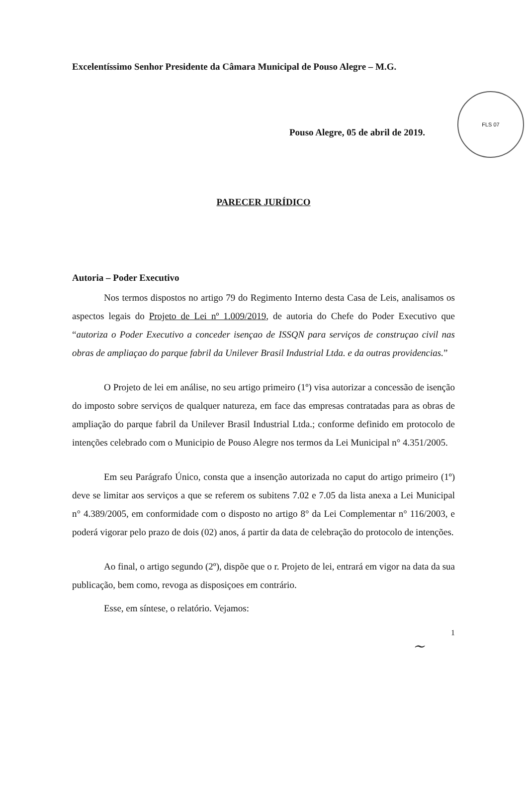FLS 07
Excelentíssimo Senhor Presidente da Câmara Municipal de Pouso Alegre – M.G.
Pouso Alegre, 05 de abril de 2019.
PARECER JURÍDICO
Autoria – Poder Executivo
Nos termos dispostos no artigo 79 do Regimento Interno desta Casa de Leis, analisamos os aspectos legais do Projeto de Lei nº 1.009/2019, de autoria do Chefe do Poder Executivo que “autoriza o Poder Executivo a conceder isençao de ISSQN para serviços de construçao civil nas obras de ampliaçao do parque fabril da Unilever Brasil Industrial Ltda. e da outras providencias.”
O Projeto de lei em análise, no seu artigo primeiro (1º) visa autorizar a concessão de isenção do imposto sobre serviços de qualquer natureza, em face das empresas contratadas para as obras de ampliação do parque fabril da Unilever Brasil Industrial Ltda.; conforme definido em protocolo de intenções celebrado com o Municipio de Pouso Alegre nos termos da Lei Municipal n° 4.351/2005.
Em seu Parágrafo Único, consta que a insenção autorizada no caput do artigo primeiro (1º) deve se limitar aos serviços a que se referem os subitens 7.02 e 7.05 da lista anexa a Lei Municipal n° 4.389/2005, em conformidade com o disposto no artigo 8° da Lei Complementar n° 116/2003, e poderá vigorar pelo prazo de dois (02) anos, á partir da data de celebração do protocolo de intenções.
Ao final, o artigo segundo (2º), dispõe que o r. Projeto de lei, entrará em vigor na data da sua publicação, bem como, revoga as disposiçoes em contrário.
Esse, em síntese, o relatório. Vejamos:
1
~